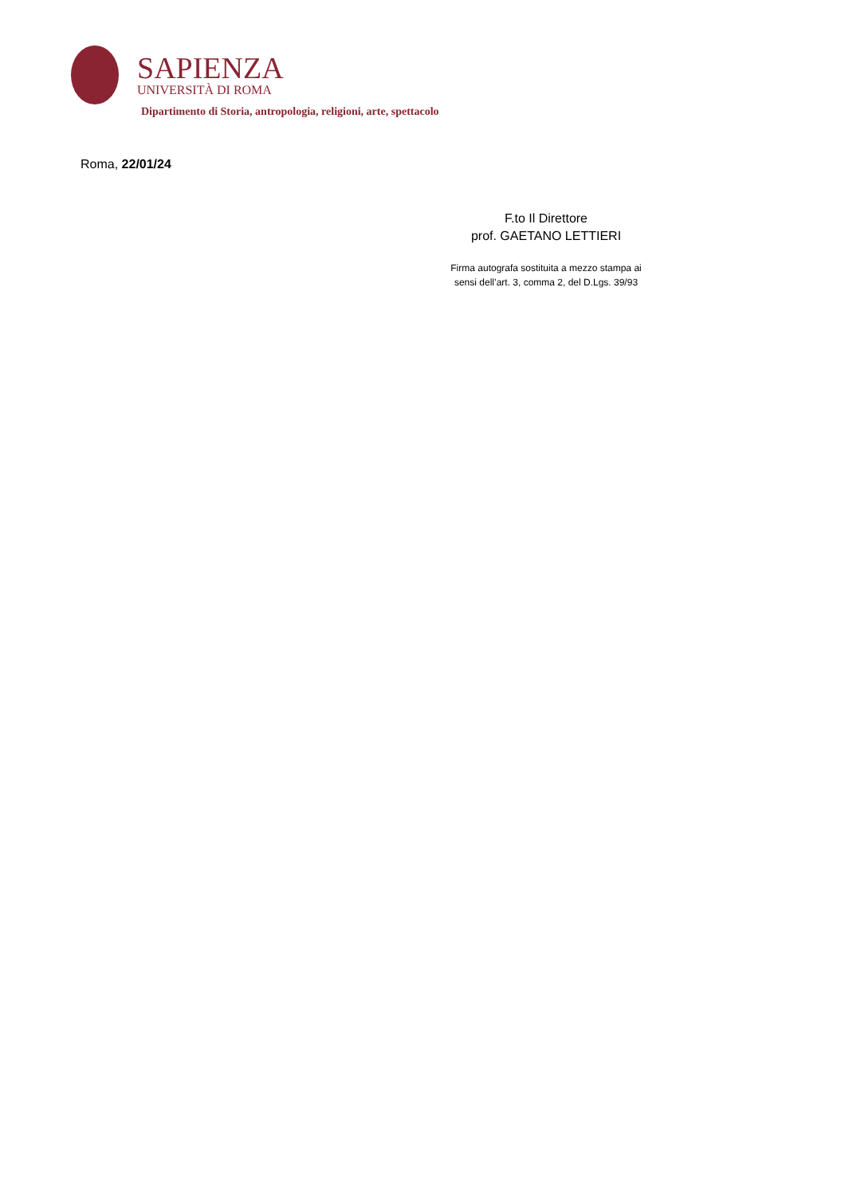SAPIENZA
UNIVERSITÀ DI ROMA
Dipartimento di Storia, antropologia, religioni, arte, spettacolo
Roma, 22/01/24
F.to Il Direttore
prof. GAETANO LETTIERI
Firma autografa sostituita a mezzo stampa ai
sensi dell’art. 3, comma 2, del D.Lgs. 39/93